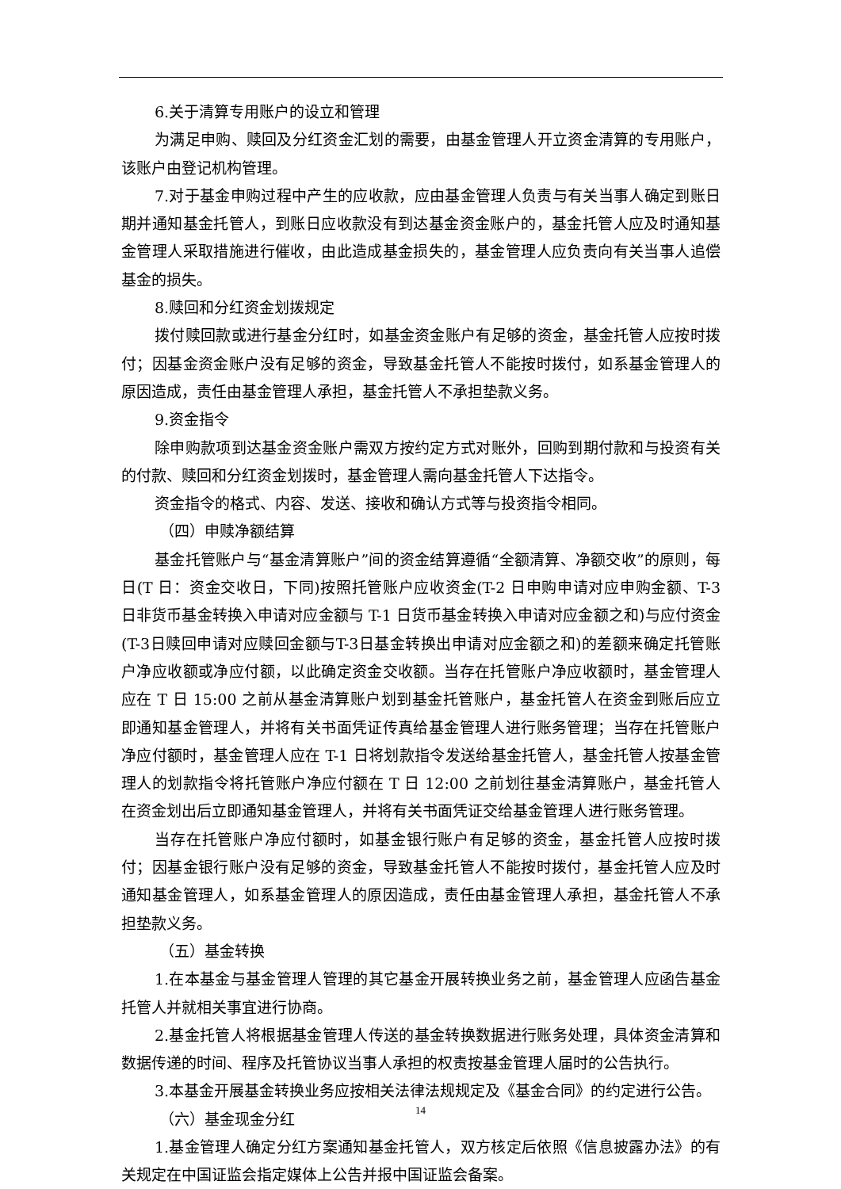6.关于清算专用账户的设立和管理
为满足申购、赎回及分红资金汇划的需要，由基金管理人开立资金清算的专用账户，该账户由登记机构管理。
7.对于基金申购过程中产生的应收款，应由基金管理人负责与有关当事人确定到账日期并通知基金托管人，到账日应收款没有到达基金资金账户的，基金托管人应及时通知基金管理人采取措施进行催收，由此造成基金损失的，基金管理人应负责向有关当事人追偿基金的损失。
8.赎回和分红资金划拨规定
拨付赎回款或进行基金分红时，如基金资金账户有足够的资金，基金托管人应按时拨付；因基金资金账户没有足够的资金，导致基金托管人不能按时拨付，如系基金管理人的原因造成，责任由基金管理人承担，基金托管人不承担垫款义务。
9.资金指令
除申购款项到达基金资金账户需双方按约定方式对账外，回购到期付款和与投资有关的付款、赎回和分红资金划拨时，基金管理人需向基金托管人下达指令。
资金指令的格式、内容、发送、接收和确认方式等与投资指令相同。
（四）申赎净额结算
基金托管账户与“基金清算账户”间的资金结算遵循“全额清算、净额交收”的原则，每日(T 日：资金交收日，下同)按照托管账户应收资金(T-2 日申购申请对应申购金额、T-3 日非货币基金转换入申请对应金额与 T-1 日货币基金转换入申请对应金额之和)与应付资金(T-3日赎回申请对应赎回金额与T-3日基金转换出申请对应金额之和)的差额来确定托管账户净应收额或净应付额，以此确定资金交收额。当存在托管账户净应收额时，基金管理人应在 T 日 15:00 之前从基金清算账户划到基金托管账户，基金托管人在资金到账后应立即通知基金管理人，并将有关书面凭证传真给基金管理人进行账务管理；当存在托管账户净应付额时，基金管理人应在 T-1 日将划款指令发送给基金托管人，基金托管人按基金管理人的划款指令将托管账户净应付额在 T 日 12:00 之前划往基金清算账户，基金托管人在资金划出后立即通知基金管理人，并将有关书面凭证交给基金管理人进行账务管理。
当存在托管账户净应付额时，如基金银行账户有足够的资金，基金托管人应按时拨付；因基金银行账户没有足够的资金，导致基金托管人不能按时拨付，基金托管人应及时通知基金管理人，如系基金管理人的原因造成，责任由基金管理人承担，基金托管人不承担垫款义务。
（五）基金转换
1.在本基金与基金管理人管理的其它基金开展转换业务之前，基金管理人应函告基金托管人并就相关事宜进行协商。
2.基金托管人将根据基金管理人传送的基金转换数据进行账务处理，具体资金清算和数据传递的时间、程序及托管协议当事人承担的权责按基金管理人届时的公告执行。
3.本基金开展基金转换业务应按相关法律法规规定及《基金合同》的约定进行公告。
（六）基金现金分红
1.基金管理人确定分红方案通知基金托管人，双方核定后依照《信息披露办法》的有关规定在中国证监会指定媒体上公告并报中国证监会备案。
14